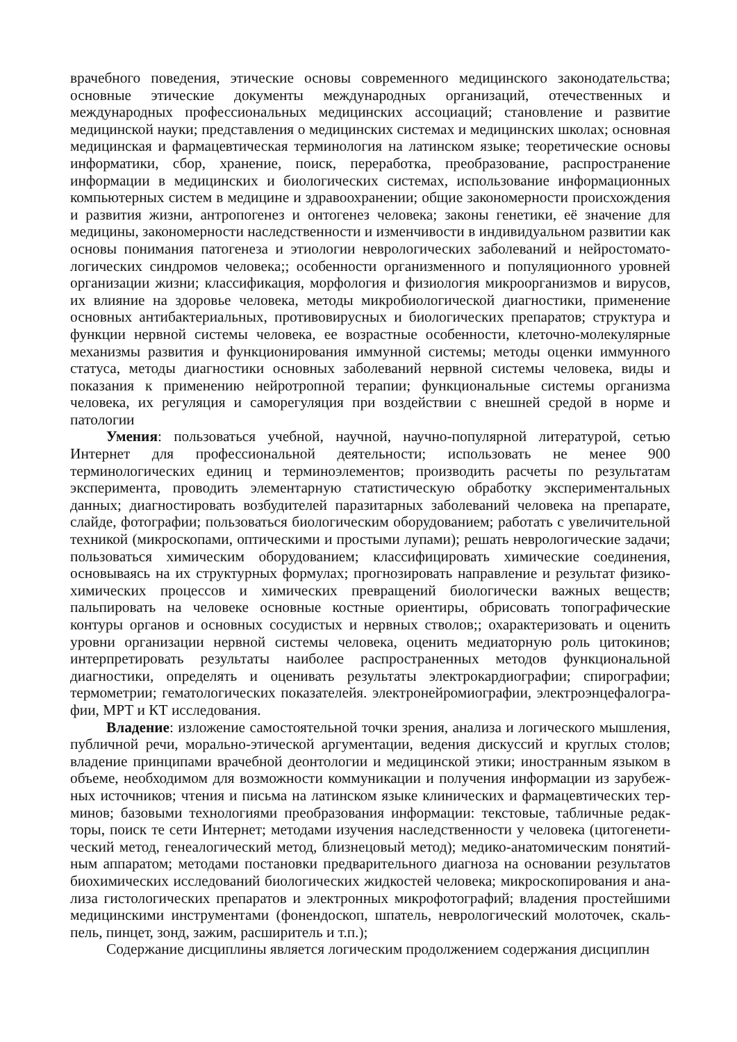врачебного поведения, этические основы современного медицинского законодательства; основные этические документы международных организаций, отечественных и международных профессиональных медицинских ассоциаций; становление и развитие медицинской науки; представления о медицинских системах и медицинских школах; основная медицинская и фармацевтическая терминология на латинском языке; теоретические основы информатики, сбор, хранение, поиск, переработка, преобразование, распространение информации в медицинских и биологических системах, использование информационных компьютерных систем в медицине и здравоохранении; общие закономерности происхождения и развития жизни, антропогенез и онтогенез человека; законы генетики, её значение для медицины, закономерности наследственности и изменчивости в индивидуальном развитии как основы понимания патогенеза и этиологии неврологических заболеваний и нейростомато-логических синдромов человека;; особенности организменного и популяционного уровней организации жизни; классификация, морфология и физиология микроорганизмов и вирусов, их влияние на здоровье человека, методы микробиологической диагностики, применение основных антибактериальных, противовирусных и биологических препаратов; структура и функции нервной системы человека, ее возрастные особенности, клеточно-молекулярные механизмы развития и функционирования иммунной системы; методы оценки иммунного статуса, методы диагностики основных заболеваний нервной системы человека, виды и показания к применению нейротропной терапии; функциональные системы организма человека, их регуляция и саморегуляция при воздействии с внешней средой в норме и патологии
Умения: пользоваться учебной, научной, научно-популярной литературой, сетью Интернет для профессиональной деятельности; использовать не менее 900 терминологических единиц и терминоэлементов; производить расчеты по результатам эксперимента, проводить элементарную статистическую обработку экспериментальных данных; диагностировать возбудителей паразитарных заболеваний человека на препарате, слайде, фотографии; пользоваться биологическим оборудованием; работать с увеличительной техникой (микроскопами, оптическими и простыми лупами); решать неврологические задачи; пользоваться химическим оборудованием; классифицировать химические соединения, основываясь на их структурных формулах; прогнозировать направление и результат физико-химических процессов и химических превращений биологически важных веществ; пальпировать на человеке основные костные ориентиры, обрисовать топографические контуры органов и основных сосудистых и нервных стволов;; охарактеризовать и оценить уровни организации нервной системы человека, оценить медиаторную роль цитокинов; интерпретировать результаты наиболее распространенных методов функциональной диагностики, определять и оценивать результаты электрокардиографии; спирографии; термометрии; гематологических показателейя. электронейромиографии, электроэнцефалогра-фии, МРТ и КТ исследования.
Владение: изложение самостоятельной точки зрения, анализа и логического мышления, публичной речи, морально-этической аргументации, ведения дискуссий и круглых столов; владение принципами врачебной деонтологии и медицинской этики; иностранным языком в объеме, необходимом для возможности коммуникации и получения информации из зарубеж-ных источников; чтения и письма на латинском языке клинических и фармацевтических тер-минов; базовыми технологиями преобразования информации: текстовые, табличные редак-торы, поиск те сети Интернет; методами изучения наследственности у человека (цитогенети-ческий метод, генеалогический метод, близнецовый метод); медико-анатомическим понятий-ным аппаратом; методами постановки предварительного диагноза на основании результатов биохимических исследований биологических жидкостей человека; микроскопирования и ана-лиза гистологических препаратов и электронных микрофотографий; владения простейшими медицинскими инструментами (фонендоскоп, шпатель, неврологический молоточек, скаль-пель, пинцет, зонд, зажим, расширитель и т.п.);
Содержание дисциплины является логическим продолжением содержания дисциплин